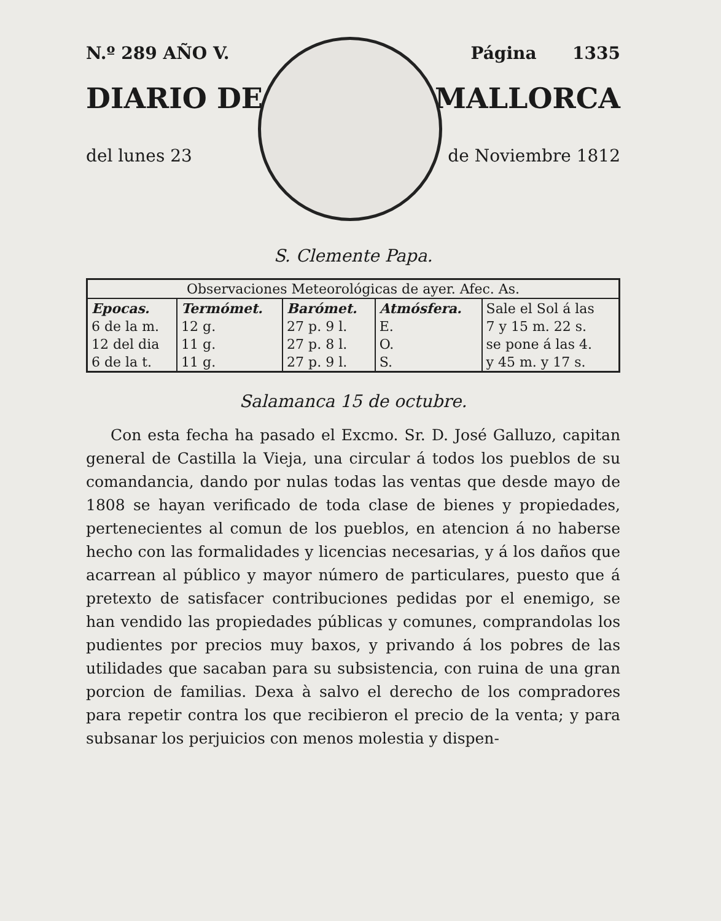N.º 289 AÑO V. Página 1335
DIARIO DE MALLORCA
del lunes 23 de Noviembre 1812
S. Clemente Papa.
| Observaciones Meteorológicas de ayer. Afec. As. | | | | |
| Epocas. | Termómet. | Barómet. | Atmósfera. | Sale el Sol á las |
| 6 de la m. | 12 g. | 27 p. 9 l. | E. | 7 y 15 m. 22 s. |
| 12 del dia | 11 g. | 27 p. 8 l. | O. | se pone á las 4. |
| 6 de la t. | 11 g. | 27 p. 9 l. | S. | y 45 m. y 17 s. |
Salamanca 15 de octubre.
Con esta fecha ha pasado el Excmo. Sr. D. José Galluzo, capitan general de Castilla la Vieja, una circular á todos los pueblos de su comandancia, dando por nulas todas las ventas que desde mayo de 1808 se hayan verificado de toda clase de bienes y propiedades, pertenecientes al comun de los pueblos, en atencion á no haberse hecho con las formalidades y licencias necesarias, y á los daños que acarrean al público y mayor número de particulares, puesto que á pretexto de satisfacer contribuciones pedidas por el enemigo, se han vendido las propiedades públicas y comunes, comprandolas los pudientes por precios muy baxos, y privando á los pobres de las utilidades que sacaban para su subsistencia, con ruina de una gran porcion de familias. Dexa à salvo el derecho de los compradores para repetir contra los que recibieron el precio de la venta; y para subsanar los perjuicios con menos molestia y dispen-